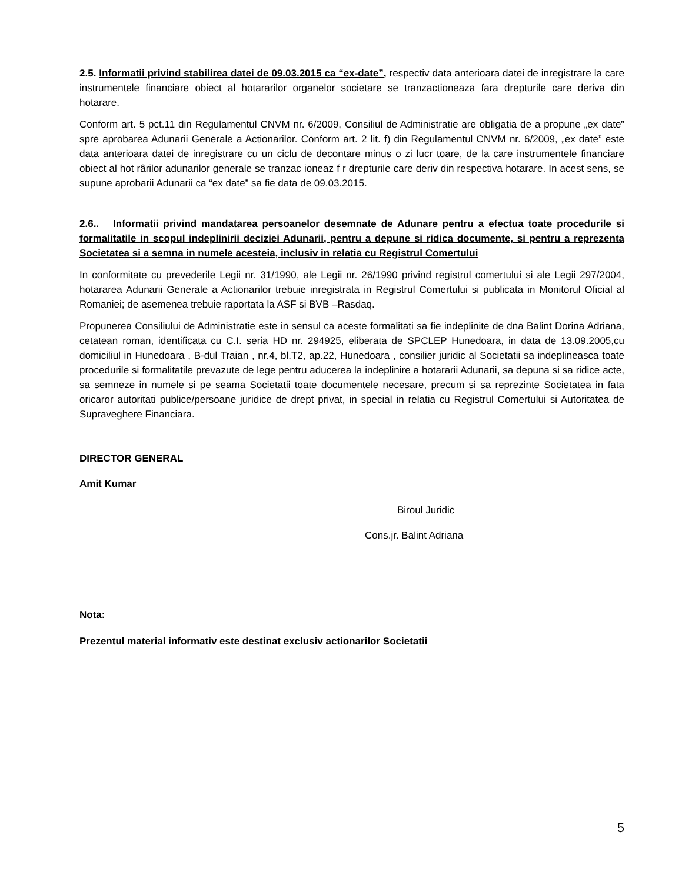2.5. Informatii privind stabilirea datei de 09.03.2015 ca “ex-date”, respectiv data anterioara datei de inregistrare la care instrumentele financiare obiect al hotararilor organelor societare se tranzactioneaza fara drepturile care deriva din hotarare.
Conform art. 5 pct.11 din Regulamentul CNVM nr. 6/2009, Consiliul de Administratie are obligatia de a propune „ex date” spre aprobarea Adunarii Generale a Actionarilor. Conform art. 2 lit. f) din Regulamentul CNVM nr. 6/2009, „ex date” este data anterioara datei de inregistrare cu un ciclu de decontare minus o zi lucr toare, de la care instrumentele financiare obiect al hot rârilor adunarilor generale se tranzac ioneaz f r drepturile care deriv din respectiva hotarare. In acest sens, se supune aprobarii Adunarii ca “ex date” sa fie data de 09.03.2015.
2.6.. Informatii privind mandatarea persoanelor desemnate de Adunare pentru a efectua toate procedurile si formalitatile in scopul indeplinirii deciziei Adunarii, pentru a depune si ridica documente, si pentru a reprezenta Societatea si a semna in numele acesteia, inclusiv in relatia cu Registrul Comertului
In conformitate cu prevederile Legii nr. 31/1990, ale Legii nr. 26/1990 privind registrul comertului si ale Legii 297/2004, hotararea Adunarii Generale a Actionarilor trebuie inregistrata in Registrul Comertului si publicata in Monitorul Oficial al Romaniei; de asemenea trebuie raportata la ASF si BVB –Rasdaq.
Propunerea Consiliului de Administratie este in sensul ca aceste formalitati sa fie indeplinite de dna Balint Dorina Adriana, cetatean roman, identificata cu C.I. seria HD nr. 294925, eliberata de SPCLEP Hunedoara, in data de 13.09.2005,cu domiciliul in Hunedoara , B-dul Traian , nr.4, bl.T2, ap.22, Hunedoara , consilier juridic al Societatii sa indeplineasca toate procedurile si formalitatile prevazute de lege pentru aducerea la indeplinire a hotararii Adunarii, sa depuna si sa ridice acte, sa semneze in numele si pe seama Societatii toate documentele necesare, precum si sa reprezinte Societatea in fata oricaror autoritati publice/persoane juridice de drept privat, in special in relatia cu Registrul Comertului si Autoritatea de Supraveghere Financiara.
DIRECTOR GENERAL
Amit Kumar
Biroul Juridic
Cons.jr. Balint Adriana
Nota:
Prezentul material informativ este destinat exclusiv actionarilor Societatii
5